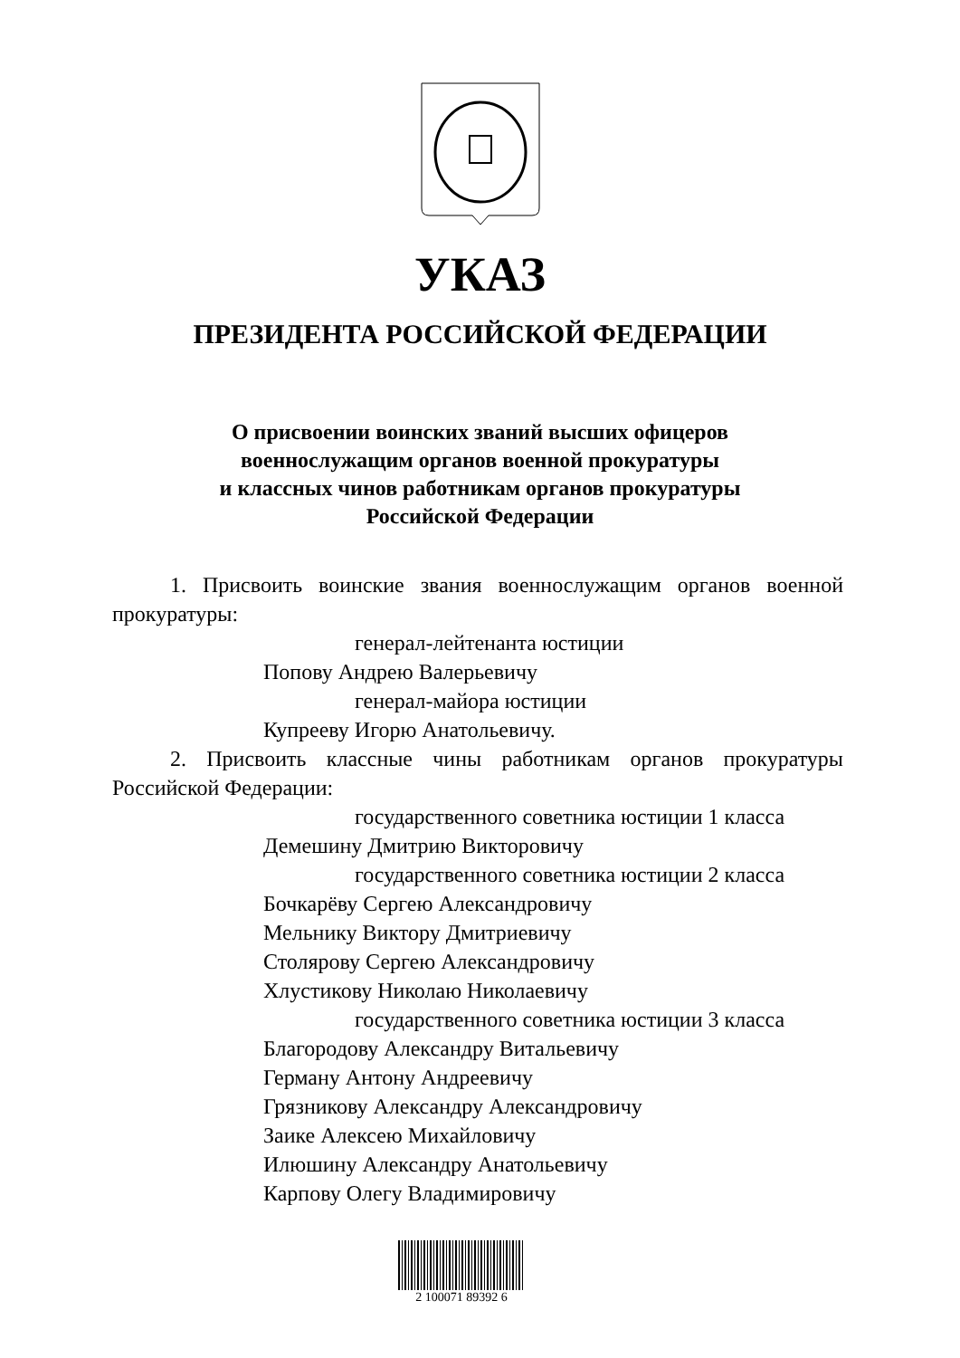УКАЗ
ПРЕЗИДЕНТА РОССИЙСКОЙ ФЕДЕРАЦИИ
О присвоении воинских званий высших офицеров
военнослужащим органов военной прокуратуры
и классных чинов работникам органов прокуратуры
Российской Федерации
1. Присвоить воинские звания военнослужащим органов военной прокуратуры:
генерал-лейтенанта юстиции
Попову Андрею Валерьевичу
генерал-майора юстиции
Купрееву Игорю Анатольевичу.
2. Присвоить классные чины работникам органов прокуратуры Российской Федерации:
государственного советника юстиции 1 класса
Демешину Дмитрию Викторовичу
государственного советника юстиции 2 класса
Бочкарёву Сергею Александровичу
Мельнику Виктору Дмитриевичу
Столярову Сергею Александровичу
Хлустикову Николаю Николаевичу
государственного советника юстиции 3 класса
Благородову Александру Витальевичу
Герману Антону Андреевичу
Грязникову Александру Александровичу
Заике Алексею Михайловичу
Илюшину Александру Анатольевичу
Карпову Олегу Владимировичу
2 100071 89392 6